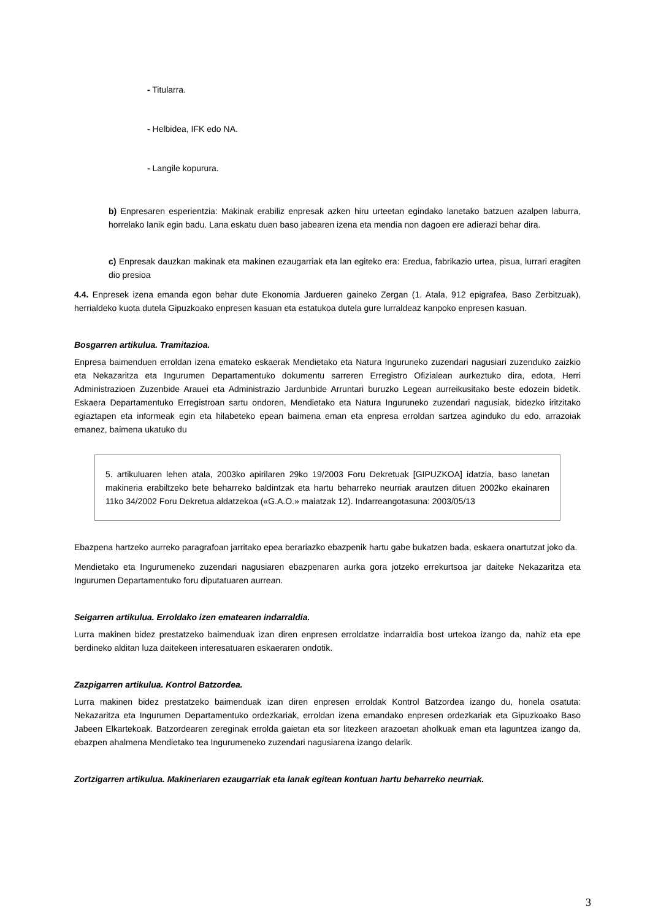- Titularra.
- Helbidea, IFK edo NA.
- Langile kopurura.
b) Enpresaren esperientzia: Makinak erabiliz enpresak azken hiru urteetan egindako lanetako batzuen azalpen laburra, horrelako lanik egin badu. Lana eskatu duen baso jabearen izena eta mendia non dagoen ere adierazi behar dira.
c) Enpresak dauzkan makinak eta makinen ezaugarriak eta lan egiteko era: Eredua, fabrikazio urtea, pisua, lurrari eragiten dio presioa
4.4. Enpresek izena emanda egon behar dute Ekonomia Jardueren gaineko Zergan (1. Atala, 912 epigrafea, Baso Zerbitzuak), herrialdeko kuota dutela Gipuzkoako enpresen kasuan eta estatukoa dutela gure lurraldeaz kanpoko enpresen kasuan.
Bosgarren artikulua. Tramitazioa.
Enpresa baimenduen erroldan izena emateko eskaerak Mendietako eta Natura Inguruneko zuzendari nagusiari zuzenduko zaizkio eta Nekazaritza eta Ingurumen Departamentuko dokumentu sarreren Erregistro Ofizialean aurkeztuko dira, edota, Herri Administrazioen Zuzenbide Arauei eta Administrazio Jardunbide Arruntari buruzko Legean aurreikusitako beste edozein bidetik. Eskaera Departamentuko Erregistroan sartu ondoren, Mendietako eta Natura Inguruneko zuzendari nagusiak, bidezko iritzitako egiaztapen eta informeak egin eta hilabeteko epean baimena eman eta enpresa erroldan sartzea aginduko du edo, arrazoiak emanez, baimena ukatuko du
5. artikuluaren lehen atala, 2003ko apirilaren 29ko 19/2003 Foru Dekretuak [GIPUZKOA] idatzia, baso lanetan makineria erabiltzeko bete beharreko baldintzak eta hartu beharreko neurriak arautzen dituen 2002ko ekainaren 11ko 34/2002 Foru Dekretua aldatzekoa («G.A.O.» maiatzak 12). Indarreangotasuna: 2003/05/13
Ebazpena hartzeko aurreko paragrafoan jarritako epea berariazko ebazpenik hartu gabe bukatzen bada, eskaera onartutzat joko da.
Mendietako eta Ingurumeneko zuzendari nagusiaren ebazpenaren aurka gora jotzeko errekurtsoa jar daiteke Nekazaritza eta Ingurumen Departamentuko foru diputatuaren aurrean.
Seigarren artikulua. Erroldako izen ematearen indarraldia.
Lurra makinen bidez prestatzeko baimenduak izan diren enpresen erroldatze indarraldia bost urtekoa izango da, nahiz eta epe berdineko alditan luza daitekeen interesatuaren eskaeraren ondotik.
Zazpigarren artikulua. Kontrol Batzordea.
Lurra makinen bidez prestatzeko baimenduak izan diren enpresen erroldak Kontrol Batzordea izango du, honela osatuta: Nekazaritza eta Ingurumen Departamentuko ordezkariak, erroldan izena emandako enpresen ordezkariak eta Gipuzkoako Baso Jabeen Elkartekoak. Batzordearen zereginak errolda gaietan eta sor litezkeen arazoetan aholkuak eman eta laguntzea izango da, ebazpen ahalmena Mendietako tea Ingurumeneko zuzendari nagusiarena izango delarik.
Zortzigarren artikulua. Makineriaren ezaugarriak eta lanak egitean kontuan hartu beharreko neurriak.
3